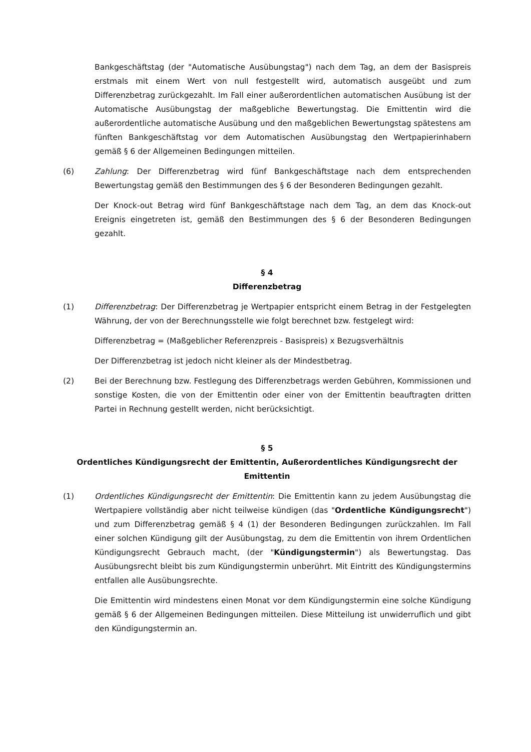Bankgeschäftstag (der "Automatische Ausübungstag") nach dem Tag, an dem der Basispreis erstmals mit einem Wert von null festgestellt wird, automatisch ausgeübt und zum Differenzbetrag zurückgezahlt. Im Fall einer außerordentlichen automatischen Ausübung ist der Automatische Ausübungstag der maßgebliche Bewertungstag. Die Emittentin wird die außerordentliche automatische Ausübung und den maßgeblichen Bewertungstag spätestens am fünften Bankgeschäftstag vor dem Automatischen Ausübungstag den Wertpapierinhabern gemäß § 6 der Allgemeinen Bedingungen mitteilen.
(6) Zahlung: Der Differenzbetrag wird fünf Bankgeschäftstage nach dem entsprechenden Bewertungstag gemäß den Bestimmungen des § 6 der Besonderen Bedingungen gezahlt.
Der Knock-out Betrag wird fünf Bankgeschäftstage nach dem Tag, an dem das Knock-out Ereignis eingetreten ist, gemäß den Bestimmungen des § 6 der Besonderen Bedingungen gezahlt.
§ 4
Differenzbetrag
(1) Differenzbetrag: Der Differenzbetrag je Wertpapier entspricht einem Betrag in der Festgelegten Währung, der von der Berechnungsstelle wie folgt berechnet bzw. festgelegt wird:
Differenzbetrag = (Maßgeblicher Referenzpreis - Basispreis) x Bezugsverhältnis
Der Differenzbetrag ist jedoch nicht kleiner als der Mindestbetrag.
(2) Bei der Berechnung bzw. Festlegung des Differenzbetrags werden Gebühren, Kommissionen und sonstige Kosten, die von der Emittentin oder einer von der Emittentin beauftragten dritten Partei in Rechnung gestellt werden, nicht berücksichtigt.
§ 5
Ordentliches Kündigungsrecht der Emittentin, Außerordentliches Kündigungsrecht der Emittentin
(1) Ordentliches Kündigungsrecht der Emittentin: Die Emittentin kann zu jedem Ausübungstag die Wertpapiere vollständig aber nicht teilweise kündigen (das "Ordentliche Kündigungsrecht") und zum Differenzbetrag gemäß § 4 (1) der Besonderen Bedingungen zurückzahlen. Im Fall einer solchen Kündigung gilt der Ausübungstag, zu dem die Emittentin von ihrem Ordentlichen Kündigungsrecht Gebrauch macht, (der "Kündigungstermin") als Bewertungstag. Das Ausübungsrecht bleibt bis zum Kündigungstermin unberührt. Mit Eintritt des Kündigungstermins entfallen alle Ausübungsrechte.
Die Emittentin wird mindestens einen Monat vor dem Kündigungstermin eine solche Kündigung gemäß § 6 der Allgemeinen Bedingungen mitteilen. Diese Mitteilung ist unwiderruflich und gibt den Kündigungstermin an.